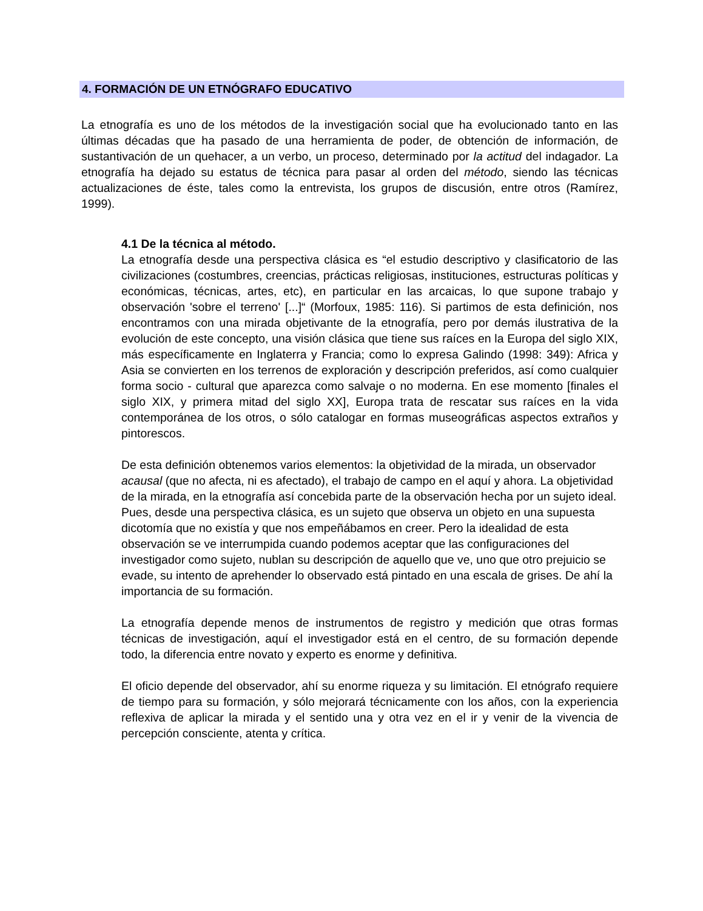4. FORMACIÓN DE UN ETNÓGRAFO EDUCATIVO
La etnografía es uno de los métodos de la investigación social que ha evolucionado tanto en las últimas décadas que ha pasado de una herramienta de poder, de obtención de información, de sustantivación de un quehacer, a un verbo, un proceso, determinado por la actitud del indagador. La etnografía ha dejado su estatus de técnica para pasar al orden del método, siendo las técnicas actualizaciones de éste, tales como la entrevista, los grupos de discusión, entre otros (Ramírez, 1999).
4.1 De la técnica al método.
La etnografía desde una perspectiva clásica es “el estudio descriptivo y clasificatorio de las civilizaciones (costumbres, creencias, prácticas religiosas, instituciones, estructuras políticas y económicas, técnicas, artes, etc), en particular en las arcaicas, lo que supone trabajo y observación 'sobre el terreno' [...]“ (Morfoux, 1985: 116). Si partimos de esta definición, nos encontramos con una mirada objetivante de la etnografía, pero por demás ilustrativa de la evolución de este concepto, una visión clásica que tiene sus raíces en la Europa del siglo XIX, más específicamente en Inglaterra y Francia; como lo expresa Galindo (1998: 349): Africa y Asia se convierten en los terrenos de exploración y descripción preferidos, así como cualquier forma socio - cultural que aparezca como salvaje o no moderna. En ese momento [finales el siglo XIX, y primera mitad del siglo XX], Europa trata de rescatar sus raíces en la vida contemporánea de los otros, o sólo catalogar en formas museográficas aspectos extraños y pintorescos.
De esta definición obtenemos varios elementos: la objetividad de la mirada, un observador acausal (que no afecta, ni es afectado), el trabajo de campo en el aquí y ahora. La objetividad de la mirada, en la etnografía así concebida parte de la observación hecha por un sujeto ideal. Pues, desde una perspectiva clásica, es un sujeto que observa un objeto en una supuesta dicotomía que no existía y que nos empeñábamos en creer. Pero la idealidad de esta observación se ve interrumpida cuando podemos aceptar que las configuraciones del investigador como sujeto, nublan su descripción de aquello que ve, uno que otro prejuicio se evade, su intento de aprehender lo observado está pintado en una escala de grises. De ahí la importancia de su formación.
La etnografía depende menos de instrumentos de registro y medición que otras formas técnicas de investigación, aquí el investigador está en el centro, de su formación depende todo, la diferencia entre novato y experto es enorme y definitiva.
El oficio depende del observador, ahí su enorme riqueza y su limitación. El etnógrafo requiere de tiempo para su formación, y sólo mejorará técnicamente con los años, con la experiencia reflexiva de aplicar la mirada y el sentido una y otra vez en el ir y venir de la vivencia de percepción consciente, atenta y crítica.